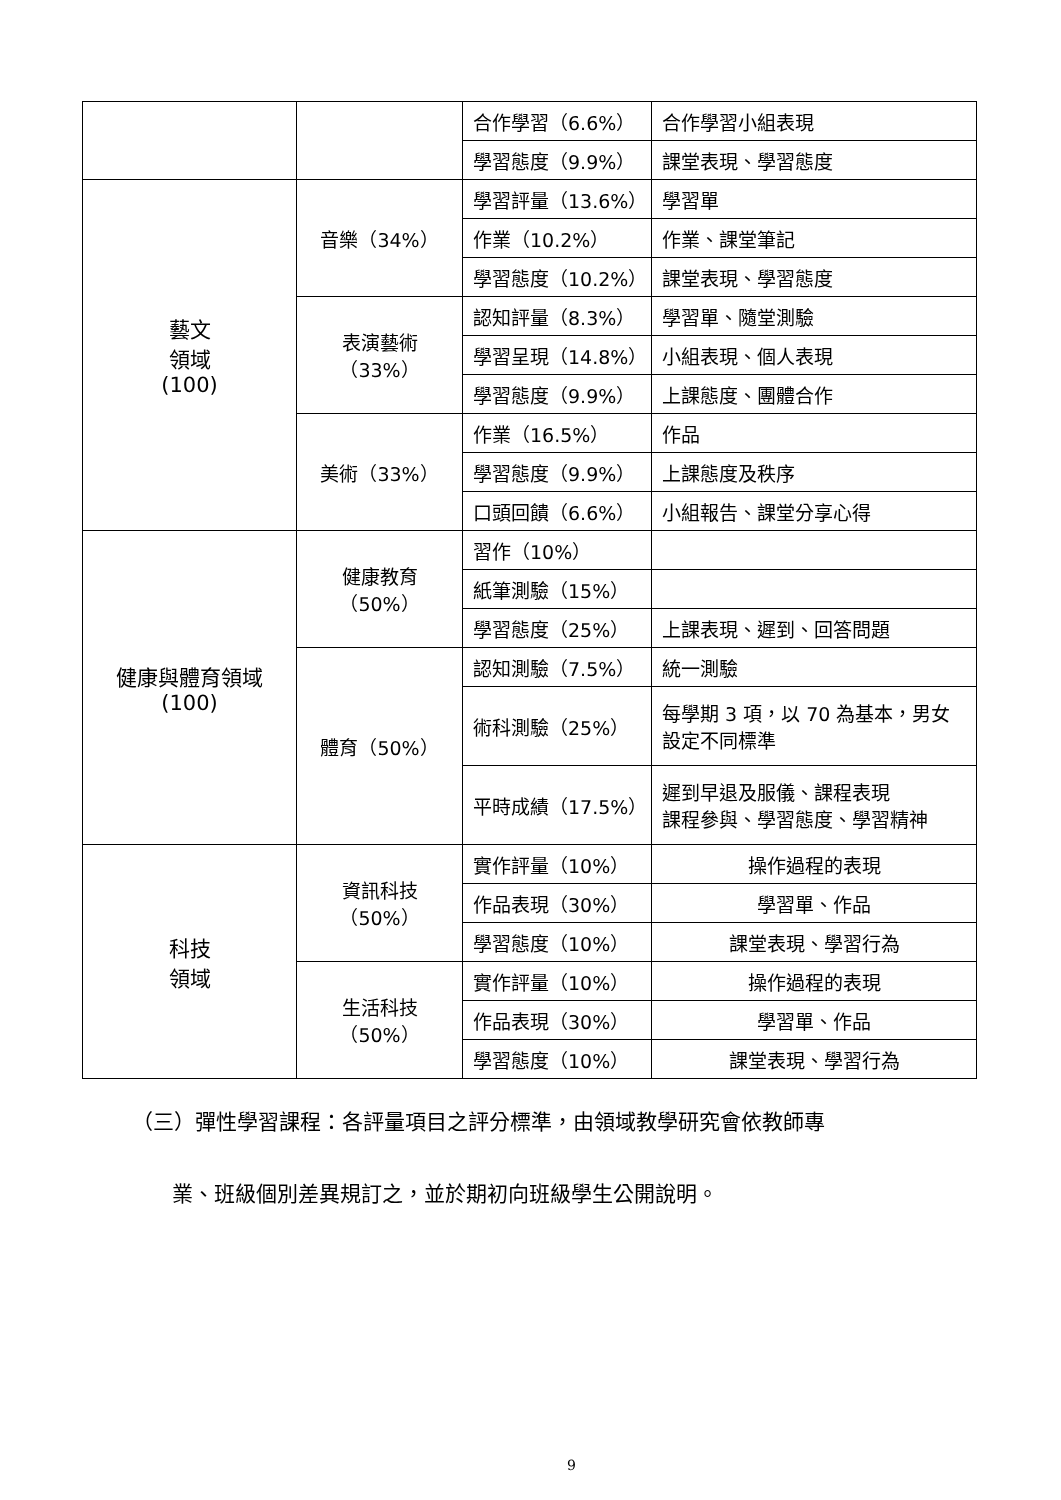| | | 合作學習（6.6%） | 合作學習小組表現 |
| | | 學習態度（9.9%） | 課堂表現、學習態度 |
| 藝文 領域 (100) | 音樂（34%） | 學習評量（13.6%） | 學習單 |
| | | 作業（10.2%） | 作業、課堂筆記 |
| | | 學習態度（10.2%） | 課堂表現、學習態度 |
| | 表演藝術（33%） | 認知評量（8.3%） | 學習單、隨堂測驗 |
| | | 學習呈現（14.8%） | 小組表現、個人表現 |
| | | 學習態度（9.9%） | 上課態度、團體合作 |
| | 美術（33%） | 作業（16.5%） | 作品 |
| | | 學習態度（9.9%） | 上課態度及秩序 |
| | | 口頭回饋（6.6%） | 小組報告、課堂分享心得 |
| 健康與體育領域 (100) | 健康教育（50%） | 習作（10%） | |
| | | 紙筆測驗（15%） | |
| | | 學習態度（25%） | 上課表現、遲到、回答問題 |
| | 體育（50%） | 認知測驗（7.5%） | 統一測驗 |
| | | 術科測驗（25%） | 每學期 3 項，以 70 為基本，男女設定不同標準 |
| | | 平時成績（17.5%） | 遲到早退及服儀、課程表現 課程參與、學習態度、學習精神 |
| 科技 領域 | 資訊科技（50%） | 實作評量（10%） | 操作過程的表現 |
| | | 作品表現（30%） | 學習單、作品 |
| | | 學習態度（10%） | 課堂表現、學習行為 |
| | 生活科技（50%） | 實作評量（10%） | 操作過程的表現 |
| | | 作品表現（30%） | 學習單、作品 |
| | | 學習態度（10%） | 課堂表現、學習行為 |
（三）彈性學習課程：各評量項目之評分標準，由領域教學研究會依教師專
業、班級個別差異規訂之，並於期初向班級學生公開說明。
9